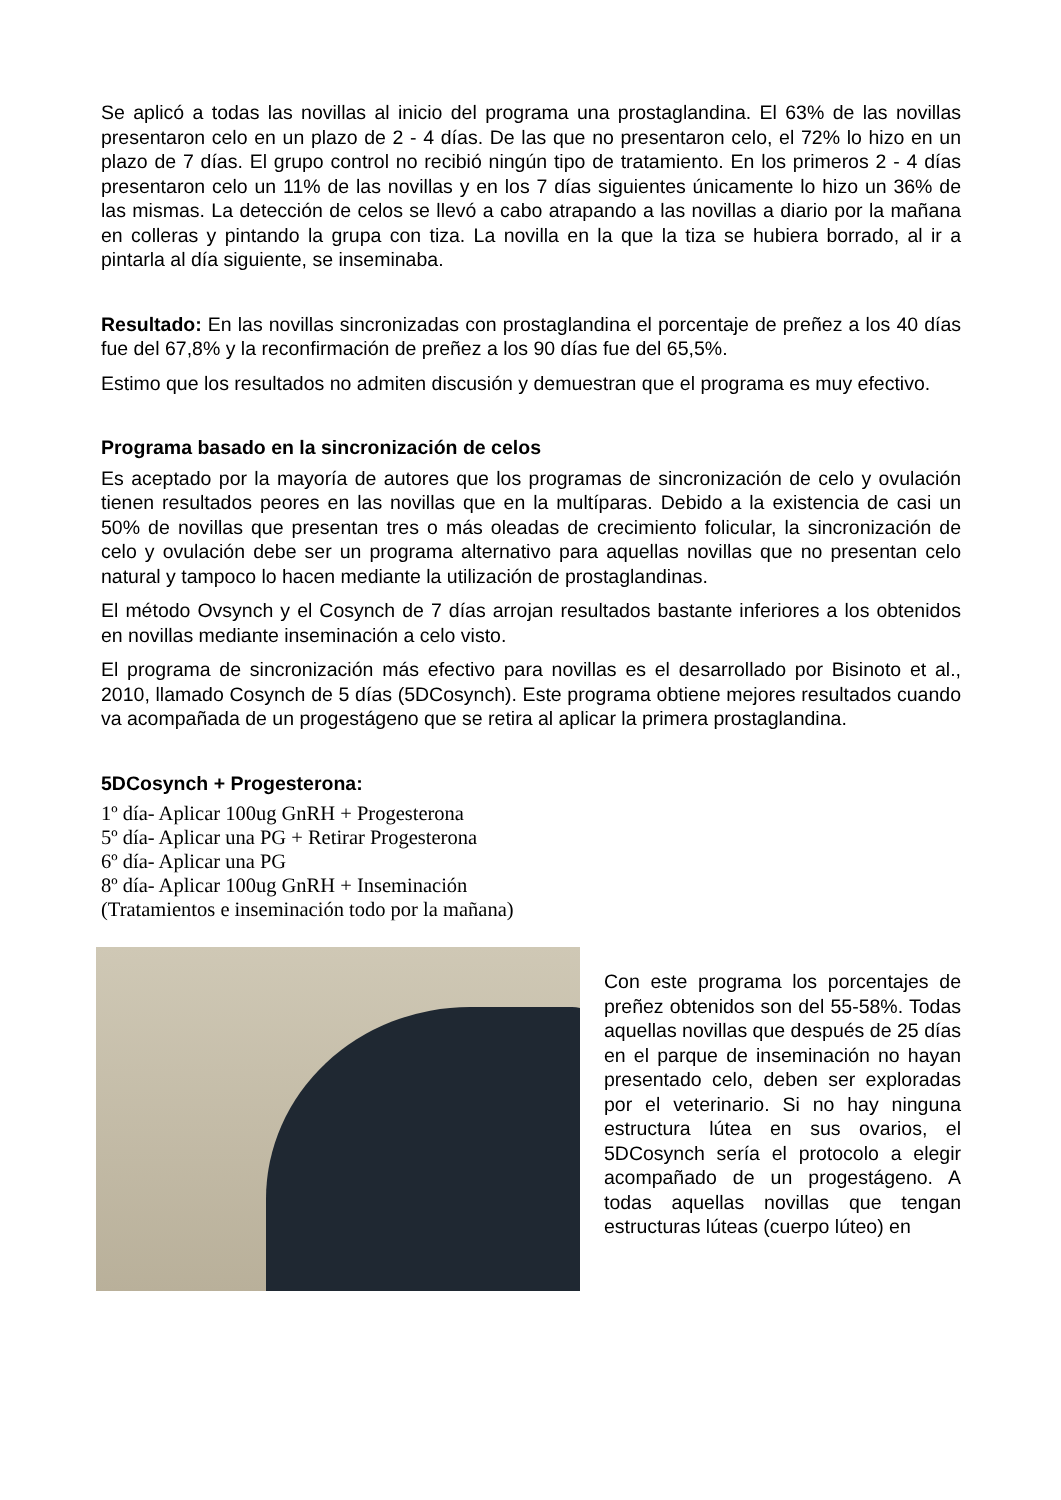Se aplicó a todas las novillas al inicio del programa una prostaglandina. El 63% de las novillas presentaron celo en un plazo de 2 - 4 días. De las que no presentaron celo, el 72% lo hizo en un plazo de 7 días. El grupo control no recibió ningún tipo de tratamiento. En los primeros 2 - 4 días presentaron celo un 11% de las novillas y en los 7 días siguientes únicamente lo hizo un 36% de las mismas. La detección de celos se llevó a cabo atrapando a las novillas a diario por la mañana en colleras y pintando la grupa con tiza. La novilla en la que la tiza se hubiera borrado, al ir a pintarla al día siguiente, se inseminaba.
Resultado: En las novillas sincronizadas con prostaglandina el porcentaje de preñez a los 40 días fue del 67,8% y la reconfirmación de preñez a los 90 días fue del 65,5%.
Estimo que los resultados no admiten discusión y demuestran que el programa es muy efectivo.
Programa basado en la sincronización de celos
Es aceptado por la mayoría de autores que los programas de sincronización de celo y ovulación tienen resultados peores en las novillas que en la multíparas. Debido a la existencia de casi un 50% de novillas que presentan tres o más oleadas de crecimiento folicular, la sincronización de celo y ovulación debe ser un programa alternativo para aquellas novillas que no presentan celo natural y tampoco lo hacen mediante la utilización de prostaglandinas.
El método Ovsynch y el Cosynch de 7 días arrojan resultados bastante inferiores a los obtenidos en novillas mediante inseminación a celo visto.
El programa de sincronización más efectivo para novillas es el desarrollado por Bisinoto et al., 2010, llamado Cosynch de 5 días (5DCosynch). Este programa obtiene mejores resultados cuando va acompañada de un progestágeno que se retira al aplicar la primera prostaglandina.
5DCosynch + Progesterona:
1º día- Aplicar 100ug GnRH + Progesterona
5º día- Aplicar una PG + Retirar Progesterona
6º día- Aplicar una PG
8º día- Aplicar 100ug GnRH + Inseminación
(Tratamientos e inseminación todo por la mañana)
Con este programa los porcentajes de preñez obtenidos son del 55-58%. Todas aquellas novillas que después de 25 días en el parque de inseminación no hayan presentado celo, deben ser exploradas por el veterinario. Si no hay ninguna estructura lútea en sus ovarios, el 5DCosynch sería el protocolo a elegir acompañado de un progestágeno. A todas aquellas novillas que tengan estructuras lúteas (cuerpo lúteo) en